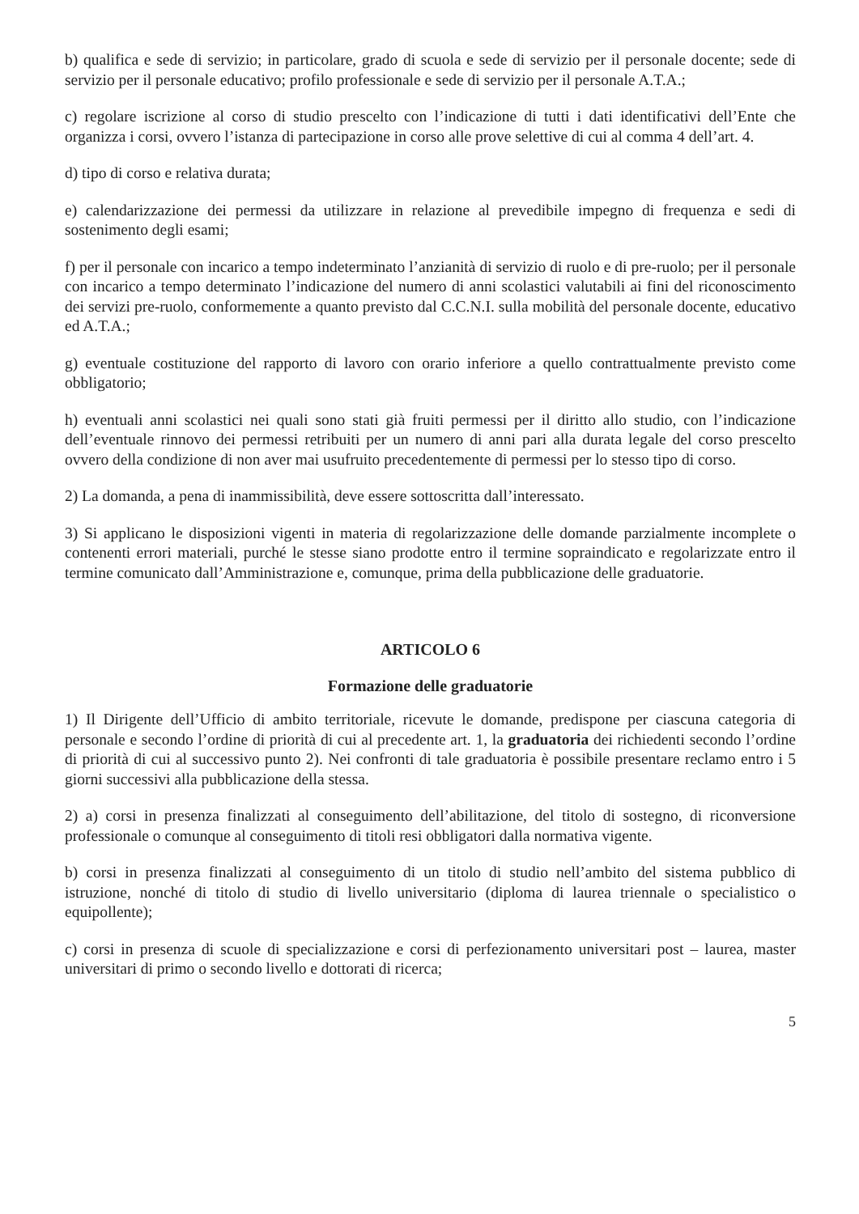b) qualifica e sede di servizio; in particolare, grado di scuola e sede di servizio per il personale docente; sede di servizio per il personale educativo; profilo professionale e sede di servizio per il personale A.T.A.;
c) regolare iscrizione al corso di studio prescelto con l’indicazione di tutti i dati identificativi dell’Ente che organizza i corsi, ovvero l’istanza di partecipazione in corso alle prove selettive di cui al comma 4 dell’art. 4.
d) tipo di corso e relativa durata;
e) calendarizzazione dei permessi da utilizzare in relazione al prevedibile impegno di frequenza e sedi di sostenimento degli esami;
f) per il personale con incarico a tempo indeterminato l’anzianità di servizio di ruolo e di pre-ruolo; per il personale con incarico a tempo determinato l’indicazione del numero di anni scolastici valutabili ai fini del riconoscimento dei servizi pre-ruolo, conformemente a quanto previsto dal C.C.N.I. sulla mobilità del personale docente, educativo ed A.T.A.;
g) eventuale costituzione del rapporto di lavoro con orario inferiore a quello contrattualmente previsto come obbligatorio;
h) eventuali anni scolastici nei quali sono stati già fruiti permessi per il diritto allo studio, con l’indicazione dell’eventuale rinnovo dei permessi retribuiti per un numero di anni pari alla durata legale del corso prescelto ovvero della condizione di non aver mai usufruito precedentemente di permessi per lo stesso tipo di corso.
2) La domanda, a pena di inammissibilità, deve essere sottoscritta dall’interessato.
3) Si applicano le disposizioni vigenti in materia di regolarizzazione delle domande parzialmente incomplete o contenenti errori materiali, purché le stesse siano prodotte entro il termine sopraindicato e regolarizzate entro il termine comunicato dall’Amministrazione e, comunque, prima della pubblicazione delle graduatorie.
ARTICOLO 6
Formazione delle graduatorie
1) Il Dirigente dell’Ufficio di ambito territoriale, ricevute le domande, predispone per ciascuna categoria di personale e secondo l’ordine di priorità di cui al precedente art. 1, la graduatoria dei richiedenti secondo l’ordine di priorità di cui al successivo punto 2). Nei confronti di tale graduatoria è possibile presentare reclamo entro i 5 giorni successivi alla pubblicazione della stessa.
2) a) corsi in presenza finalizzati al conseguimento dell’abilitazione, del titolo di sostegno, di riconversione professionale o comunque al conseguimento di titoli resi obbligatori dalla normativa vigente.
b) corsi in presenza finalizzati al conseguimento di un titolo di studio nell’ambito del sistema pubblico di istruzione, nonché di titolo di studio di livello universitario (diploma di laurea triennale o specialistico o equipollente);
c) corsi in presenza di scuole di specializzazione e corsi di perfezionamento universitari post – laurea, master universitari di primo o secondo livello e dottorati di ricerca;
5